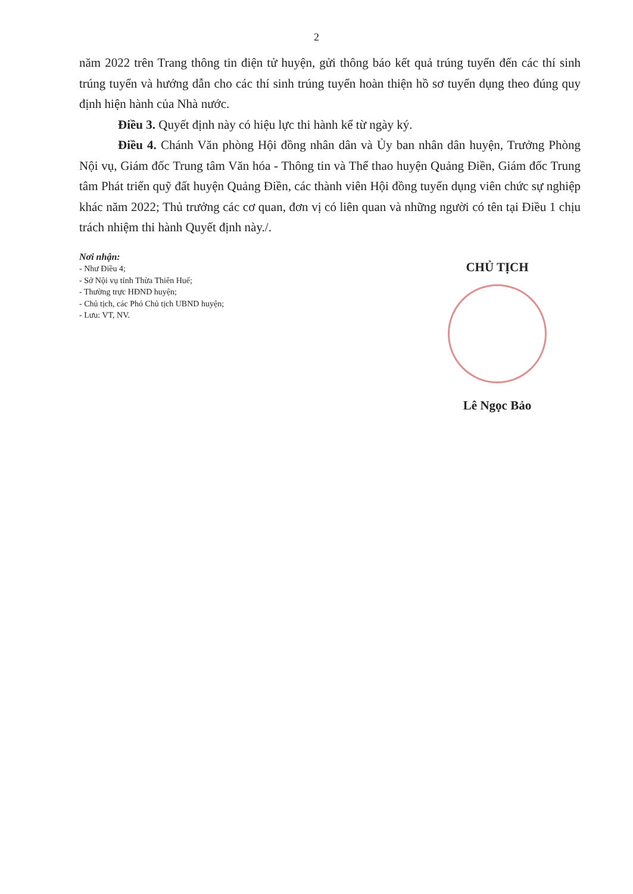2
năm 2022 trên Trang thông tin điện tử huyện, gửi thông báo kết quả trúng tuyển đến các thí sinh trúng tuyển và hướng dẫn cho các thí sinh trúng tuyển hoàn thiện hồ sơ tuyển dụng theo đúng quy định hiện hành của Nhà nước.
Điều 3. Quyết định này có hiệu lực thi hành kể từ ngày ký.
Điều 4. Chánh Văn phòng Hội đồng nhân dân và Ủy ban nhân dân huyện, Trưởng Phòng Nội vụ, Giám đốc Trung tâm Văn hóa - Thông tin và Thể thao huyện Quảng Điền, Giám đốc Trung tâm Phát triển quỹ đất huyện Quảng Điền, các thành viên Hội đồng tuyển dụng viên chức sự nghiệp khác năm 2022; Thủ trưởng các cơ quan, đơn vị có liên quan và những người có tên tại Điều 1 chịu trách nhiệm thi hành Quyết định này./.
Nơi nhận:
- Như Điều 4;
- Sở Nội vụ tỉnh Thừa Thiên Huế;
- Thường trực HĐND huyện;
- Chủ tịch, các Phó Chủ tịch UBND huyện;
- Lưu: VT, NV.
CHỦ TỊCH
Lê Ngọc Bảo